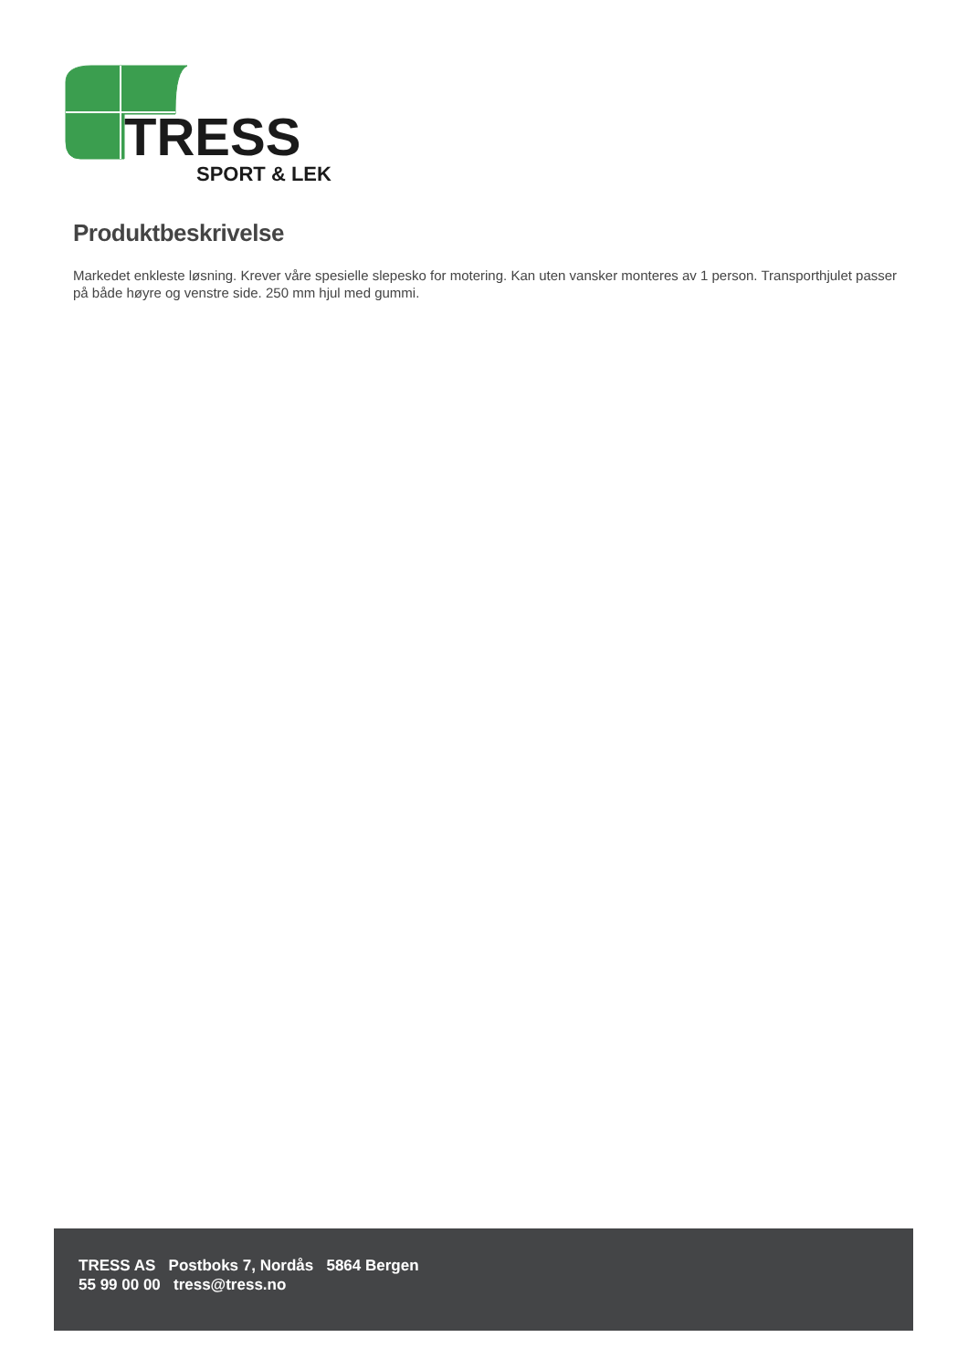TRESS
SPORT & LEK
Produktbeskrivelse
Markedet enkleste løsning. Krever våre spesielle slepesko for motering. Kan uten vansker monteres av 1 person. Transporthjulet passer på både høyre og venstre side. 250 mm hjul med gummi.
TRESS AS Postboks 7, Nordås 5864 Bergen
55 99 00 00 tress@tress.no